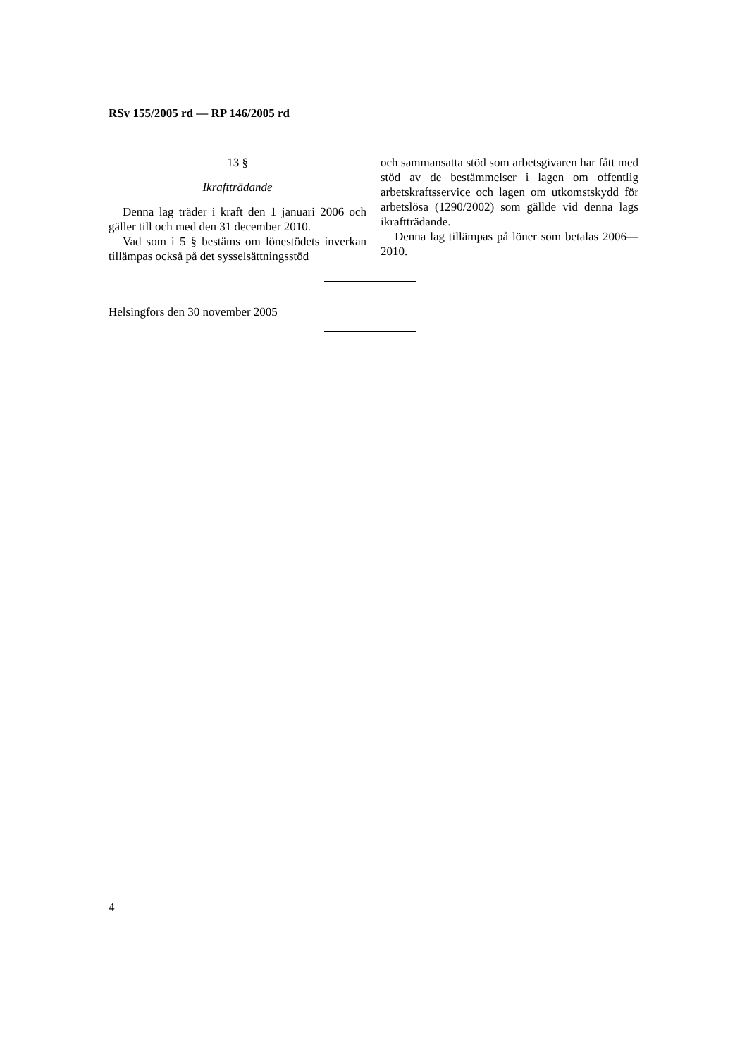RSv 155/2005 rd — RP 146/2005 rd
13 §
Ikraftträdande
Denna lag träder i kraft den 1 januari 2006 och gäller till och med den 31 december 2010.
Vad som i 5 § bestäms om lönestödets inverkan tillämpas också på det sysselsättningsstöd
och sammansatta stöd som arbetsgivaren har fått med stöd av de bestämmelser i lagen om offentlig arbetskraftsservice och lagen om utkomstskydd för arbetslösa (1290/2002) som gällde vid denna lags ikraftträdande.
Denna lag tillämpas på löner som betalas 2006—2010.
Helsingfors den 30 november 2005
4